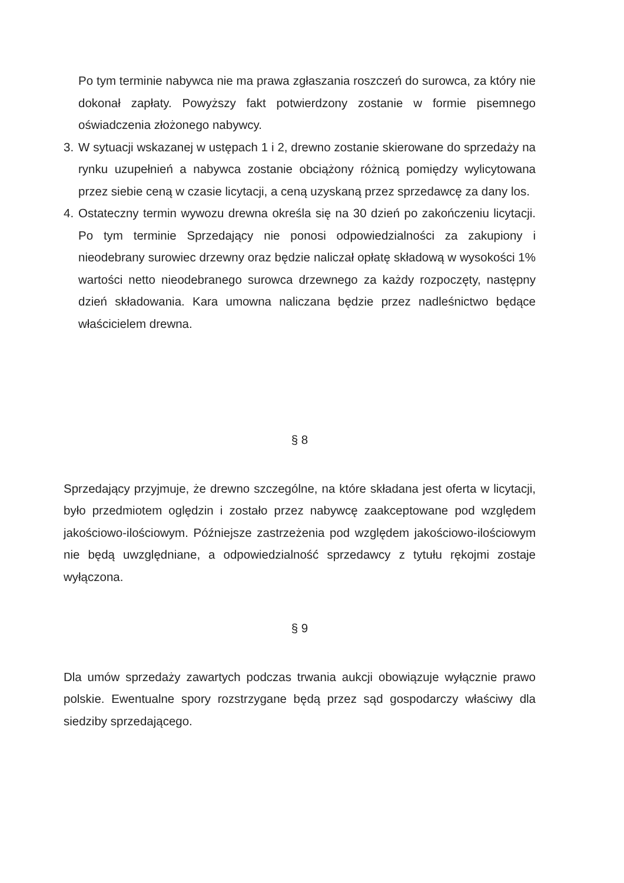Po tym terminie nabywca nie ma prawa zgłaszania roszczeń do surowca, za który nie dokonał zapłaty. Powyższy fakt potwierdzony zostanie w formie pisemnego oświadczenia złożonego nabywcy.
3. W sytuacji wskazanej w ustępach 1 i 2, drewno zostanie skierowane do sprzedaży na rynku uzupełnień a nabywca zostanie obciążony różnicą pomiędzy wylicytowana przez siebie ceną w czasie licytacji, a ceną uzyskaną przez sprzedawcę za dany los.
4. Ostateczny termin wywozu drewna określa się na 30 dzień po zakończeniu licytacji. Po tym terminie Sprzedający nie ponosi odpowiedzialności za zakupiony i nieodebrany surowiec drzewny oraz będzie naliczał opłatę składową w wysokości 1% wartości netto nieodebranego surowca drzewnego za każdy rozpoczęty, następny dzień składowania. Kara umowna naliczana będzie przez nadleśnictwo będące właścicielem drewna.
§ 8
Sprzedający przyjmuje, że drewno szczególne, na które składana jest oferta w licytacji, było przedmiotem oględzin i zostało przez nabywcę zaakceptowane pod względem jakościowo-ilościowym. Późniejsze zastrzeżenia pod względem jakościowo-ilościowym nie będą uwzględniane, a odpowiedzialność sprzedawcy z tytułu rękojmi zostaje wyłączona.
§ 9
Dla umów sprzedaży zawartych podczas trwania aukcji obowiązuje wyłącznie prawo polskie. Ewentualne spory rozstrzygane będą przez sąd gospodarczy właściwy dla siedziby sprzedającego.